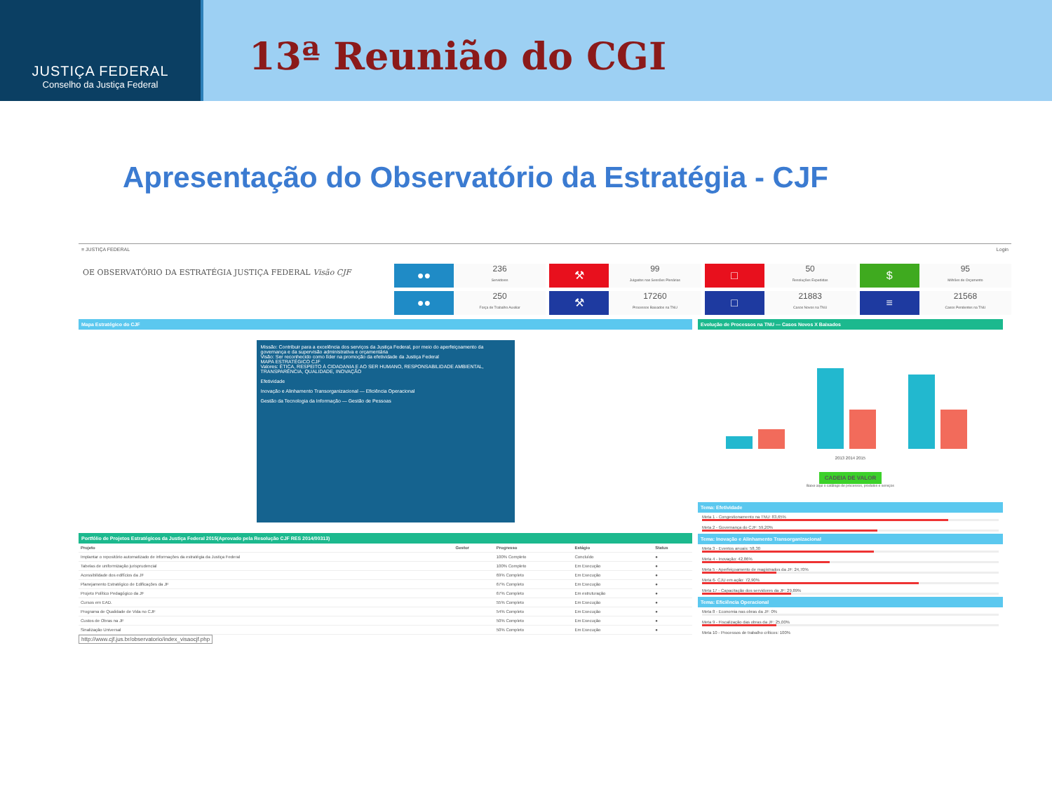JUSTIÇA FEDERAL
Conselho da Justiça Federal
13ª Reunião do CGI
Apresentação do Observatório da Estratégia - CJF
≡ JUSTIÇA FEDERAL Login
OE OBSERVATÓRIO DA ESTRATÉGIA JUSTIÇA FEDERAL Visão CJF
●●
236
Servidores
⚒
99
Julgados nas Sessões Plenárias
□
50
Resoluções Expedidas
$
95
Milhões de Orçamento
●●
250
Força de Trabalho Auxiliar
⚒
17260
Processos Baixados na TNU
□
21883
Casos Novos na TNU
≡
21568
Casos Pendentes na TNU
Mapa Estratégico do CJF
Missão: Contribuir para a excelência dos serviços da Justiça Federal, por meio do aperfeiçoamento da governança e da supervisão administrativa e orçamentária
Visão: Ser reconhecido como líder na promoção da efetividade da Justiça Federal
MAPA ESTRATÉGICO CJF
Valores: ÉTICA, RESPEITO À CIDADANIA E AO SER HUMANO, RESPONSABILIDADE AMBIENTAL, TRANSPARÊNCIA, QUALIDADE, INOVAÇÃO
Efetividade
Inovação e Alinhamento Transorganizacional — Eficiência Operacional
Gestão da Tecnologia da Informação — Gestão de Pessoas
Portfólio de Projetos Estratégicos da Justiça Federal 2015(Aprovado pela Resolução CJF RES 2014/00313)
| Projeto | Gestor | Progresso | Estágio | Status |
| --- | --- | --- | --- | --- |
| Implantar o repositório automatizado de informações da estratégia da Justiça Federal | | 100% Completo | Concluído | ● |
| Tabelas de uniformização jurisprudencial | | 100% Completo | Em Execução | ● |
| Acessibilidade dos edifícios da JF | | 69% Completo | Em Execução | ● |
| Planejamento Estratégico de Edificações da JF | | 67% Completo | Em Execução | ● |
| Projeto Político Pedagógico da JF | | 67% Completo | Em estruturação | ● |
| Cursos em EAD. | | 55% Completo | Em Execução | ● |
| Programa de Qualidade de Vida no CJF | | 54% Completo | Em Execução | ● |
| Custos de Obras na JF | | 50% Completo | Em Execução | ● |
| Sinalização Universal | | 50% Completo | Em Execução | ● |
http://www.cjf.jus.br/observatorio/index_visaocjf.php
Evolução de Processos na TNU — Casos Novos X Baixados
2013 2014 2015
CADEIA DE VALOR
Baixe aqui o catálogo de processos, produtos e serviços
Tema: Efetividade
Meta 1 - Congestionamento na TNU: 83,65%
Meta 2 - Governança do CJF: 59,20%
Tema: Inovação e Alinhamento Transorganizacional
Meta 3 - Eventos anuais: 58,30
Meta 4 - Inovação: 42,86%
Meta 5 - Aperfeiçoamento de magistrados da JF: 24,70%
Meta 6- CJU em ação: 72,90%
Meta 17 - Capacitação dos servidores da JF: 29,89%
Tema: Eficiência Operacional
Meta 8 - Economia nas obras da JF: 0%
Meta 9 - Fiscalização das obras da JF: 25,00%
Meta 10 - Processos de trabalho críticos: 100%